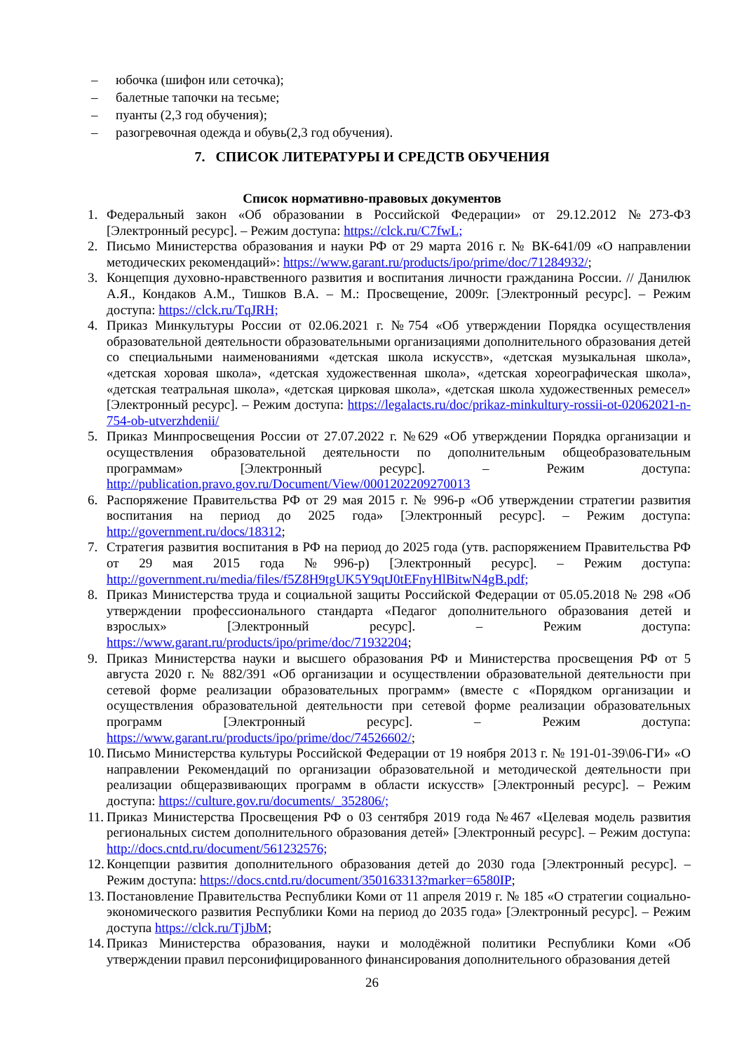– юбочка (шифон или сеточка);
– балетные тапочки на тесьме;
– пуанты (2,3 год обучения);
– разогревочная одежда и обувь(2,3 год обучения).
7. СПИСОК ЛИТЕРАТУРЫ И СРЕДСТВ ОБУЧЕНИЯ
Список нормативно-правовых документов
1. Федеральный закон «Об образовании в Российской Федерации» от 29.12.2012 №273-ФЗ [Электронный ресурс]. – Режим доступа: https://clck.ru/C7fwL;
2. Письмо Министерства образования и науки РФ от 29 марта 2016 г. № ВК-641/09 «О направлении методических рекомендаций»: https://www.garant.ru/products/ipo/prime/doc/71284932/;
3. Концепция духовно-нравственного развития и воспитания личности гражданина России. // Данилюк А.Я., Кондаков А.М., Тишков В.А. – М.: Просвещение, 2009г. [Электронный ресурс]. – Режим доступа: https://clck.ru/TqJRH;
4. Приказ Минкультуры России от 02.06.2021 г. №754 «Об утверждении Порядка осуществления образовательной деятельности образовательными организациями дополнительного образования детей со специальными наименованиями «детская школа искусств», «детская музыкальная школа», «детская хоровая школа», «детская художественная школа», «детская хореографическая школа», «детская театральная школа», «детская цирковая школа», «детская школа художественных ремесел» [Электронный ресурс]. – Режим доступа: https://legalacts.ru/doc/prikaz-minkultury-rossii-ot-02062021-n-754-ob-utverzhdenii/
5. Приказ Минпросвещения России от 27.07.2022 г. №629 «Об утверждении Порядка организации и осуществления образовательной деятельности по дополнительным общеобразовательным программам» [Электронный ресурс]. – Режим доступа: http://publication.pravo.gov.ru/Document/View/0001202209270013
6. Распоряжение Правительства РФ от 29 мая 2015 г. № 996-р «Об утверждении стратегии развития воспитания на период до 2025 года» [Электронный ресурс]. – Режим доступа: http://government.ru/docs/18312;
7. Стратегия развития воспитания в РФ на период до 2025 года (утв. распоряжением Правительства РФ от 29 мая 2015 года №996-р) [Электронный ресурс]. – Режим доступа: http://government.ru/media/files/f5Z8H9tgUK5Y9qtJ0tEFnyHlBitwN4gB.pdf;
8. Приказ Министерства труда и социальной защиты Российской Федерации от 05.05.2018 № 298 «Об утверждении профессионального стандарта «Педагог дополнительного образования детей и взрослых» [Электронный ресурс]. – Режим доступа: https://www.garant.ru/products/ipo/prime/doc/71932204;
9. Приказ Министерства науки и высшего образования РФ и Министерства просвещения РФ от 5 августа 2020 г. № 882/391 «Об организации и осуществлении образовательной деятельности при сетевой форме реализации образовательных программ» (вместе с «Порядком организации и осуществления образовательной деятельности при сетевой форме реализации образовательных программ [Электронный ресурс]. – Режим доступа: https://www.garant.ru/products/ipo/prime/doc/74526602/;
10. Письмо Министерства культуры Российской Федерации от 19 ноября 2013 г. № 191-01-39\06-ГИ» «О направлении Рекомендаций по организации образовательной и методической деятельности при реализации общеразвивающих программ в области искусств» [Электронный ресурс]. – Режим доступа: https://culture.gov.ru/documents/_352806/;
11. Приказ Министерства Просвещения РФ о 03 сентября 2019 года №467 «Целевая модель развития региональных систем дополнительного образования детей» [Электронный ресурс]. – Режим доступа: http://docs.cntd.ru/document/561232576;
12. Концепции развития дополнительного образования детей до 2030 года [Электронный ресурс]. – Режим доступа: https://docs.cntd.ru/document/350163313?marker=6580IP;
13. Постановление Правительства Республики Коми от 11 апреля 2019 г. № 185 «О стратегии социально-экономического развития Республики Коми на период до 2035 года» [Электронный ресурс]. – Режим доступа https://clck.ru/TjJbM;
14. Приказ Министерства образования, науки и молодёжной политики Республики Коми «Об утверждении правил персонифицированного финансирования дополнительного образования детей
26